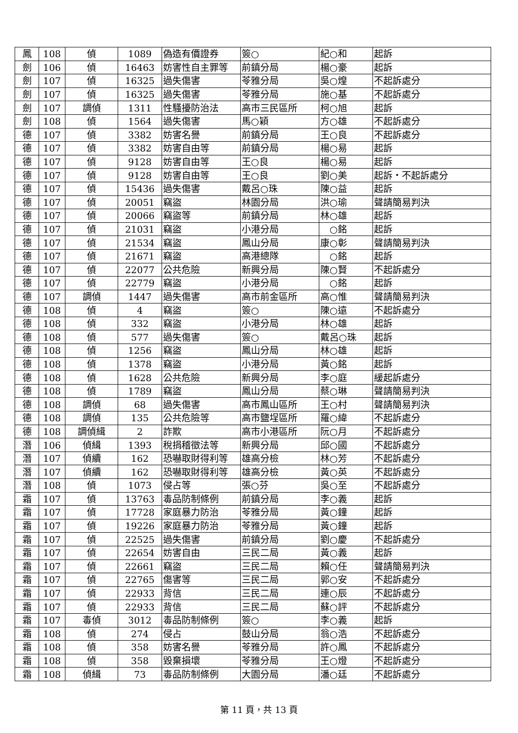| 鳳 | 108 | 偵 | 1089 | 偽造有價證券 | 簽○ | 紀○和 | 起訴 |
| 劍 | 106 | 偵 | 16463 | 妨害性自主罪等 | 前鎮分局 | 楊○豪 | 起訴 |
| 劍 | 107 | 偵 | 16325 | 過失傷害 | 苓雅分局 | 吳○煌 | 不起訴處分 |
| 劍 | 107 | 偵 | 16325 | 過失傷害 | 苓雅分局 | 施○基 | 不起訴處分 |
| 劍 | 107 | 調偵 | 1311 | 性騷擾防治法 | 高市三民區所 | 柯○旭 | 起訴 |
| 劍 | 108 | 偵 | 1564 | 過失傷害 | 馬○穎 | 方○雄 | 不起訴處分 |
| 德 | 107 | 偵 | 3382 | 妨害名譽 | 前鎮分局 | 王○良 | 不起訴處分 |
| 德 | 107 | 偵 | 3382 | 妨害自由等 | 前鎮分局 | 楊○易 | 起訴 |
| 德 | 107 | 偵 | 9128 | 妨害自由等 | 王○良 | 楊○易 | 起訴 |
| 德 | 107 | 偵 | 9128 | 妨害自由等 | 王○良 | 劉○美 | 起訴・不起訴處分 |
| 德 | 107 | 偵 | 15436 | 過失傷害 | 戴呂○珠 | 陳○益 | 起訴 |
| 德 | 107 | 偵 | 20051 | 竊盜 | 林園分局 | 洪○瑜 | 聲請簡易判決 |
| 德 | 107 | 偵 | 20066 | 竊盜等 | 前鎮分局 | 林○雄 | 起訴 |
| 德 | 107 | 偵 | 21031 | 竊盜 | 小港分局 | ○銘 | 起訴 |
| 德 | 107 | 偵 | 21534 | 竊盜 | 鳳山分局 | 康○彰 | 聲請簡易判決 |
| 德 | 107 | 偵 | 21671 | 竊盜 | 高港總隊 | ○銘 | 起訴 |
| 德 | 107 | 偵 | 22077 | 公共危險 | 新興分局 | 陳○賢 | 不起訴處分 |
| 德 | 107 | 偵 | 22779 | 竊盜 | 小港分局 | ○銘 | 起訴 |
| 德 | 107 | 調偵 | 1447 | 過失傷害 | 高市前金區所 | 高○惟 | 聲請簡易判決 |
| 德 | 108 | 偵 | 4 | 竊盜 | 簽○ | 陳○遠 | 不起訴處分 |
| 德 | 108 | 偵 | 332 | 竊盜 | 小港分局 | 林○雄 | 起訴 |
| 德 | 108 | 偵 | 577 | 過失傷害 | 簽○ | 戴呂○珠 | 起訴 |
| 德 | 108 | 偵 | 1256 | 竊盜 | 鳳山分局 | 林○雄 | 起訴 |
| 德 | 108 | 偵 | 1378 | 竊盜 | 小港分局 | 黃○銘 | 起訴 |
| 德 | 108 | 偵 | 1628 | 公共危險 | 新興分局 | 李○庭 | 緩起訴處分 |
| 德 | 108 | 偵 | 1789 | 竊盜 | 鳳山分局 | 蔡○琳 | 聲請簡易判決 |
| 德 | 108 | 調偵 | 68 | 過失傷害 | 高市鳳山區所 | 王○村 | 聲請簡易判決 |
| 德 | 108 | 調偵 | 135 | 公共危險等 | 高市鹽埕區所 | 羅○緯 | 不起訴處分 |
| 德 | 108 | 調偵緝 | 2 | 詐欺 | 高市小港區所 | 阮○月 | 不起訴處分 |
| 潛 | 106 | 偵緝 | 1393 | 稅捐稽徵法等 | 新興分局 | 邱○國 | 不起訴處分 |
| 潛 | 107 | 偵續 | 162 | 恐嚇取財得利等 | 雄高分檢 | 林○芳 | 不起訴處分 |
| 潛 | 107 | 偵續 | 162 | 恐嚇取財得利等 | 雄高分檢 | 黃○英 | 不起訴處分 |
| 潛 | 108 | 偵 | 1073 | 侵占等 | 張○芬 | 吳○至 | 不起訴處分 |
| 霜 | 107 | 偵 | 13763 | 毒品防制條例 | 前鎮分局 | 李○義 | 起訴 |
| 霜 | 107 | 偵 | 17728 | 家庭暴力防治 | 苓雅分局 | 黃○鐘 | 起訴 |
| 霜 | 107 | 偵 | 19226 | 家庭暴力防治 | 苓雅分局 | 黃○鐘 | 起訴 |
| 霜 | 107 | 偵 | 22525 | 過失傷害 | 前鎮分局 | 劉○慶 | 不起訴處分 |
| 霜 | 107 | 偵 | 22654 | 妨害自由 | 三民二局 | 黃○義 | 起訴 |
| 霜 | 107 | 偵 | 22661 | 竊盜 | 三民二局 | 賴○任 | 聲請簡易判決 |
| 霜 | 107 | 偵 | 22765 | 傷害等 | 三民二局 | 郭○安 | 不起訴處分 |
| 霜 | 107 | 偵 | 22933 | 背信 | 三民二局 | 連○辰 | 不起訴處分 |
| 霜 | 107 | 偵 | 22933 | 背信 | 三民二局 | 蘇○評 | 不起訴處分 |
| 霜 | 107 | 毒偵 | 3012 | 毒品防制條例 | 簽○ | 李○義 | 起訴 |
| 霜 | 108 | 偵 | 274 | 侵占 | 鼓山分局 | 翁○浩 | 不起訴處分 |
| 霜 | 108 | 偵 | 358 | 妨害名譽 | 苓雅分局 | 許○鳳 | 不起訴處分 |
| 霜 | 108 | 偵 | 358 | 毀棄損壞 | 苓雅分局 | 王○燈 | 不起訴處分 |
| 霜 | 108 | 偵緝 | 73 | 毒品防制條例 | 大園分局 | 潘○廷 | 不起訴處分 |
第 11 頁，共 13 頁